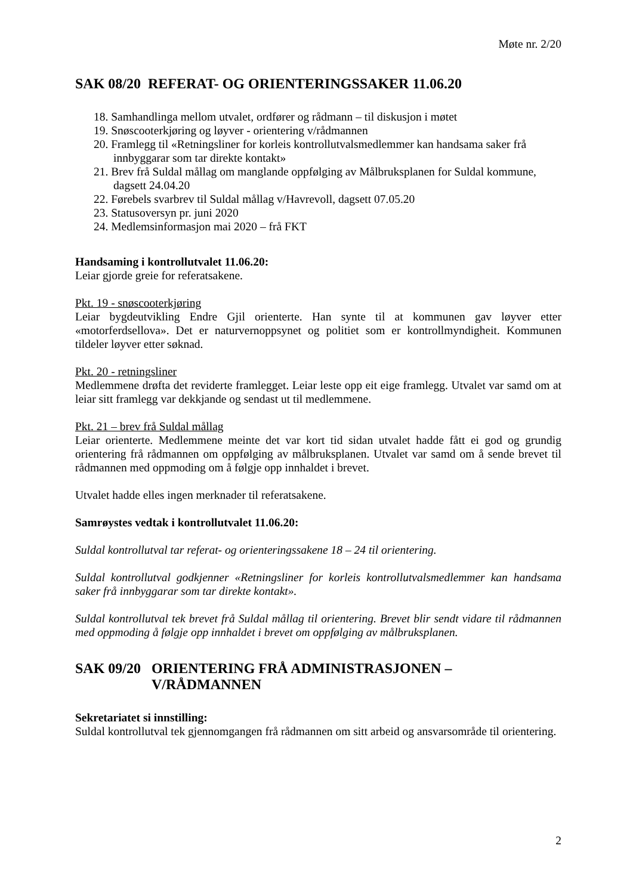Møte nr. 2/20
SAK 08/20 REFERAT- OG ORIENTERINGSSAKER 11.06.20
18. Samhandlinga mellom utvalet, ordfører og rådmann – til diskusjon i møtet
19. Snøscooterkjøring og løyver - orientering v/rådmannen
20. Framlegg til «Retningsliner for korleis kontrollutvalsmedlemmer kan handsama saker frå innbyggarar som tar direkte kontakt»
21. Brev frå Suldal mållag om manglande oppfølging av Målbruksplanen for Suldal kommune, dagsett 24.04.20
22. Førebels svarbrev til Suldal mållag v/Havrevoll, dagsett 07.05.20
23. Statusoversyn pr. juni 2020
24. Medlemsinformasjon mai 2020 – frå FKT
Handsaming i kontrollutvalet 11.06.20:
Leiar gjorde greie for referatsakene.
Pkt. 19 - snøscooterkjøring
Leiar bygdeutvikling Endre Gjil orienterte. Han synte til at kommunen gav løyver etter «motorferdsellova». Det er naturvernoppsynet og politiet som er kontrollmyndigheit. Kommunen tildeler løyver etter søknad.
Pkt. 20 - retningsliner
Medlemmene drøfta det reviderte framlegget. Leiar leste opp eit eige framlegg. Utvalet var samd om at leiar sitt framlegg var dekkjande og sendast ut til medlemmene.
Pkt. 21 – brev frå Suldal mållag
Leiar orienterte. Medlemmene meinte det var kort tid sidan utvalet hadde fått ei god og grundig orientering frå rådmannen om oppfølging av målbruksplanen. Utvalet var samd om å sende brevet til rådmannen med oppmoding om å følgje opp innhaldet i brevet.
Utvalet hadde elles ingen merknader til referatsakene.
Samrøystes vedtak i kontrollutvalet 11.06.20:
Suldal kontrollutval tar referat- og orienteringssakene 18 – 24 til orientering.
Suldal kontrollutval godkjenner «Retningsliner for korleis kontrollutvalsmedlemmer kan handsama saker frå innbyggarar som tar direkte kontakt».
Suldal kontrollutval tek brevet frå Suldal mållag til orientering. Brevet blir sendt vidare til rådmannen med oppmoding å følgje opp innhaldet i brevet om oppfølging av målbruksplanen.
SAK 09/20 ORIENTERING FRÅ ADMINISTRASJONEN – V/RÅDMANNEN
Sekretariatet si innstilling:
Suldal kontrollutval tek gjennomgangen frå rådmannen om sitt arbeid og ansvarsområde til orientering.
2